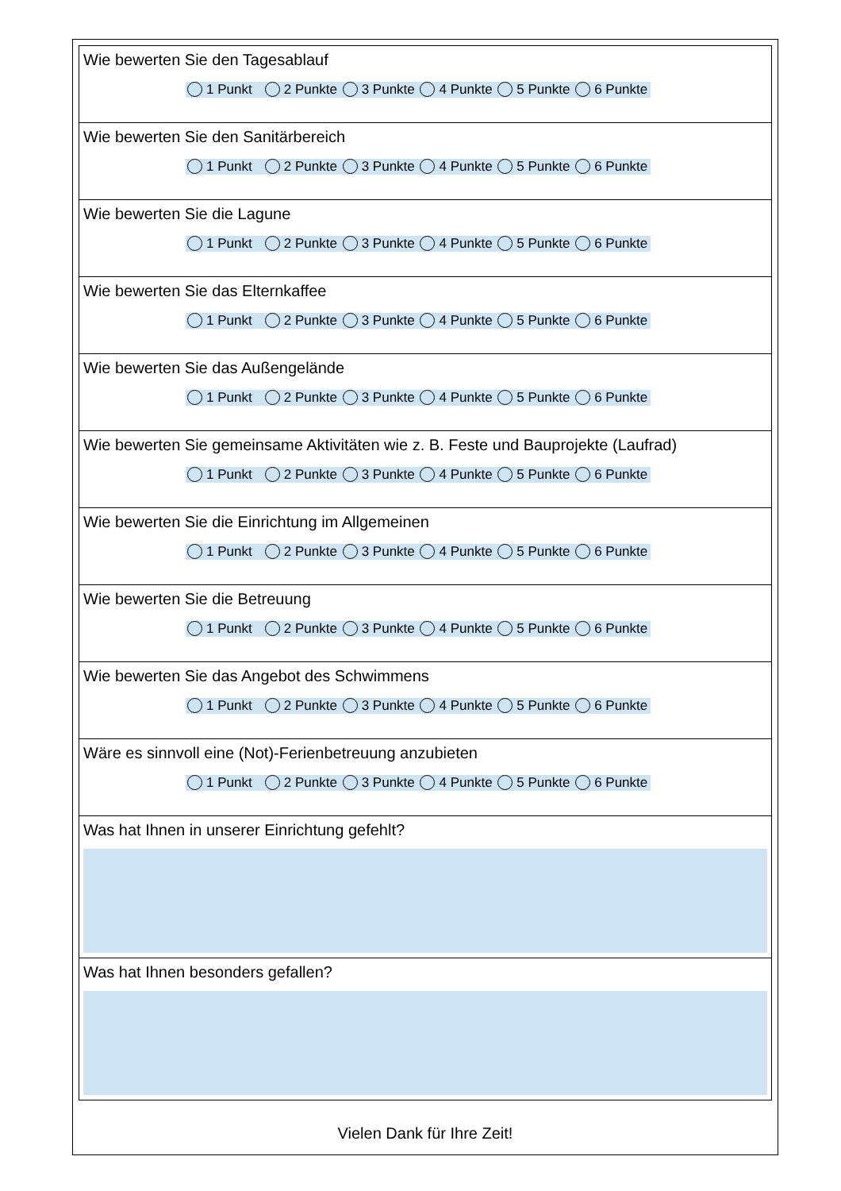| Wie bewerten Sie den Tagesablauf 1 Punkt 2 Punkte 3 Punkte 4 Punkte 5 Punkte 6 Punkte |
| Wie bewerten Sie den Sanitärbereich 1 Punkt 2 Punkte 3 Punkte 4 Punkte 5 Punkte 6 Punkte |
| Wie bewerten Sie die Lagune 1 Punkt 2 Punkte 3 Punkte 4 Punkte 5 Punkte 6 Punkte |
| Wie bewerten Sie das Elternkaffee 1 Punkt 2 Punkte 3 Punkte 4 Punkte 5 Punkte 6 Punkte |
| Wie bewerten Sie das Außengelände 1 Punkt 2 Punkte 3 Punkte 4 Punkte 5 Punkte 6 Punkte |
| Wie bewerten Sie gemeinsame Aktivitäten wie z. B. Feste und Bauprojekte (Laufrad) 1 Punkt 2 Punkte 3 Punkte 4 Punkte 5 Punkte 6 Punkte |
| Wie bewerten Sie die Einrichtung im Allgemeinen 1 Punkt 2 Punkte 3 Punkte 4 Punkte 5 Punkte 6 Punkte |
| Wie bewerten Sie die Betreuung 1 Punkt 2 Punkte 3 Punkte 4 Punkte 5 Punkte 6 Punkte |
| Wie bewerten Sie das Angebot des Schwimmens 1 Punkt 2 Punkte 3 Punkte 4 Punkte 5 Punkte 6 Punkte |
| Wäre es sinnvoll eine (Not)-Ferienbetreuung anzubieten 1 Punkt 2 Punkte 3 Punkte 4 Punkte 5 Punkte 6 Punkte |
| Was hat Ihnen in unserer Einrichtung gefehlt? |
| Was hat Ihnen besonders gefallen? |
Vielen Dank für Ihre Zeit!